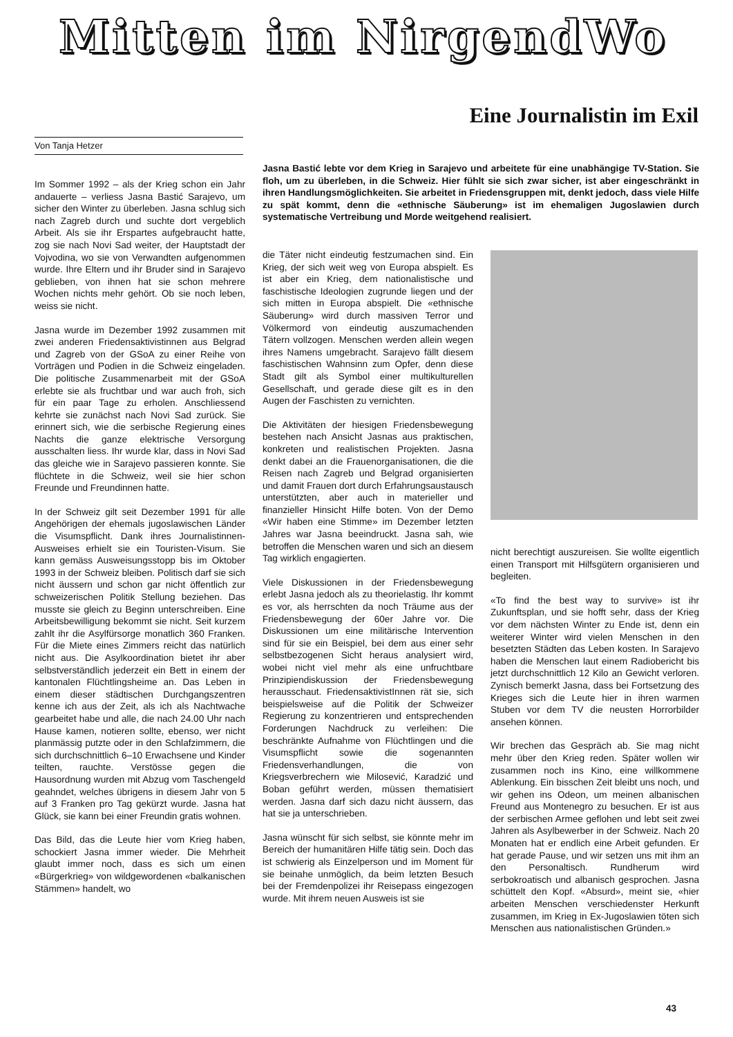Mitten im NirgendWo
Eine Journalistin im Exil
Von Tanja Hetzer
Jasna Bastić lebte vor dem Krieg in Sarajevo und arbeitete für eine unabhängige TV-Station. Sie floh, um zu überleben, in die Schweiz. Hier fühlt sie sich zwar sicher, ist aber eingeschränkt in ihren Handlungsmöglichkeiten. Sie arbeitet in Friedensgruppen mit, denkt jedoch, dass viele Hilfe zu spät kommt, denn die «ethnische Säuberung» ist im ehemaligen Jugoslawien durch systematische Vertreibung und Morde weitgehend realisiert.
Im Sommer 1992 – als der Krieg schon ein Jahr andauerte – verliess Jasna Bastić Sarajevo, um sicher den Winter zu überleben. Jasna schlug sich nach Zagreb durch und suchte dort vergeblich Arbeit. Als sie ihr Erspartes aufgebraucht hatte, zog sie nach Novi Sad weiter, der Hauptstadt der Vojvodina, wo sie von Verwandten aufgenommen wurde. Ihre Eltern und ihr Bruder sind in Sarajevo geblieben, von ihnen hat sie schon mehrere Wochen nichts mehr gehört. Ob sie noch leben, weiss sie nicht.
Jasna wurde im Dezember 1992 zusammen mit zwei anderen Friedensaktivistinnen aus Belgrad und Zagreb von der GSoA zu einer Reihe von Vorträgen und Podien in die Schweiz eingeladen. Die politische Zusammenarbeit mit der GSoA erlebte sie als fruchtbar und war auch froh, sich für ein paar Tage zu erholen. Anschliessend kehrte sie zunächst nach Novi Sad zurück. Sie erinnert sich, wie die serbische Regierung eines Nachts die ganze elektrische Versorgung ausschalten liess. Ihr wurde klar, dass in Novi Sad das gleiche wie in Sarajevo passieren konnte. Sie flüchtete in die Schweiz, weil sie hier schon Freunde und Freundinnen hatte.
In der Schweiz gilt seit Dezember 1991 für alle Angehörigen der ehemals jugoslawischen Länder die Visumspflicht. Dank ihres Journalistinnen-Ausweises erhielt sie ein Touristen-Visum. Sie kann gemäss Ausweisungsstopp bis im Oktober 1993 in der Schweiz bleiben. Politisch darf sie sich nicht äussern und schon gar nicht öffentlich zur schweizerischen Politik Stellung beziehen. Das musste sie gleich zu Beginn unterschreiben. Eine Arbeitsbewilligung bekommt sie nicht. Seit kurzem zahlt ihr die Asylfürsorge monatlich 360 Franken. Für die Miete eines Zimmers reicht das natürlich nicht aus. Die Asylkoordination bietet ihr aber selbstverständlich jederzeit ein Bett in einem der kantonalen Flüchtlingsheime an. Das Leben in einem dieser städtischen Durchgangszentren kenne ich aus der Zeit, als ich als Nachtwache gearbeitet habe und alle, die nach 24.00 Uhr nach Hause kamen, notieren sollte, ebenso, wer nicht planmässig putzte oder in den Schlafzimmern, die sich durchschnittlich 6–10 Erwachsene und Kinder teilten, rauchte. Verstösse gegen die Hausordnung wurden mit Abzug vom Taschengeld geahndet, welches übrigens in diesem Jahr von 5 auf 3 Franken pro Tag gekürzt wurde. Jasna hat Glück, sie kann bei einer Freundin gratis wohnen.
Das Bild, das die Leute hier vom Krieg haben, schockiert Jasna immer wieder. Die Mehrheit glaubt immer noch, dass es sich um einen «Bürgerkrieg» von wildgewordenen «balkanischen Stämmen» handelt, wo
die Täter nicht eindeutig festzumachen sind. Ein Krieg, der sich weit weg von Europa abspielt. Es ist aber ein Krieg, dem nationalistische und faschistische Ideologien zugrunde liegen und der sich mitten in Europa abspielt. Die «ethnische Säuberung» wird durch massiven Terror und Völkermord von eindeutig auszumachenden Tätern vollzogen. Menschen werden allein wegen ihres Namens umgebracht. Sarajevo fällt diesem faschistischen Wahnsinn zum Opfer, denn diese Stadt gilt als Symbol einer multikulturellen Gesellschaft, und gerade diese gilt es in den Augen der Faschisten zu vernichten.
Die Aktivitäten der hiesigen Friedensbewegung bestehen nach Ansicht Jasnas aus praktischen, konkreten und realistischen Projekten. Jasna denkt dabei an die Frauenorganisationen, die die Reisen nach Zagreb und Belgrad organisierten und damit Frauen dort durch Erfahrungsaustausch unterstützten, aber auch in materieller und finanzieller Hinsicht Hilfe boten. Von der Demo «Wir haben eine Stimme» im Dezember letzten Jahres war Jasna beeindruckt. Jasna sah, wie betroffen die Menschen waren und sich an diesem Tag wirklich engagierten.
Viele Diskussionen in der Friedensbewegung erlebt Jasna jedoch als zu theorielastig. Ihr kommt es vor, als herrschten da noch Träume aus der Friedensbewegung der 60er Jahre vor. Die Diskussionen um eine militärische Intervention sind für sie ein Beispiel, bei dem aus einer sehr selbstbezogenen Sicht heraus analysiert wird, wobei nicht viel mehr als eine unfruchtbare Prinzipiendiskussion der Friedensbewegung herausschaut. FriedensaktivistInnen rät sie, sich beispielsweise auf die Politik der Schweizer Regierung zu konzentrieren und entsprechenden Forderungen Nachdruck zu verleihen: Die beschränkte Aufnahme von Flüchtlingen und die Visumspflicht sowie die sogenannten Friedensverhandlungen, die von Kriegsverbrechern wie Milosević, Karadzić und Boban geführt werden, müssen thematisiert werden. Jasna darf sich dazu nicht äussern, das hat sie ja unterschrieben.
Jasna wünscht für sich selbst, sie könnte mehr im Bereich der humanitären Hilfe tätig sein. Doch das ist schwierig als Einzelperson und im Moment für sie beinahe unmöglich, da beim letzten Besuch bei der Fremdenpolizei ihr Reisepass eingezogen wurde. Mit ihrem neuen Ausweis ist sie
nicht berechtigt auszureisen. Sie wollte eigentlich einen Transport mit Hilfsgütern organisieren und begleiten.
«To find the best way to survive» ist ihr Zukunftsplan, und sie hofft sehr, dass der Krieg vor dem nächsten Winter zu Ende ist, denn ein weiterer Winter wird vielen Menschen in den besetzten Städten das Leben kosten. In Sarajevo haben die Menschen laut einem Radiobericht bis jetzt durchschnittlich 12 Kilo an Gewicht verloren. Zynisch bemerkt Jasna, dass bei Fortsetzung des Krieges sich die Leute hier in ihren warmen Stuben vor dem TV die neusten Horrorbilder ansehen können.
Wir brechen das Gespräch ab. Sie mag nicht mehr über den Krieg reden. Später wollen wir zusammen noch ins Kino, eine willkommene Ablenkung. Ein bisschen Zeit bleibt uns noch, und wir gehen ins Odeon, um meinen albanischen Freund aus Montenegro zu besuchen. Er ist aus der serbischen Armee geflohen und lebt seit zwei Jahren als Asylbewerber in der Schweiz. Nach 20 Monaten hat er endlich eine Arbeit gefunden. Er hat gerade Pause, und wir setzen uns mit ihm an den Personaltisch. Rundherum wird serbokroatisch und albanisch gesprochen. Jasna schüttelt den Kopf. «Absurd», meint sie, «hier arbeiten Menschen verschiedenster Herkunft zusammen, im Krieg in Ex-Jugoslawien töten sich Menschen aus nationalistischen Gründen.»
43